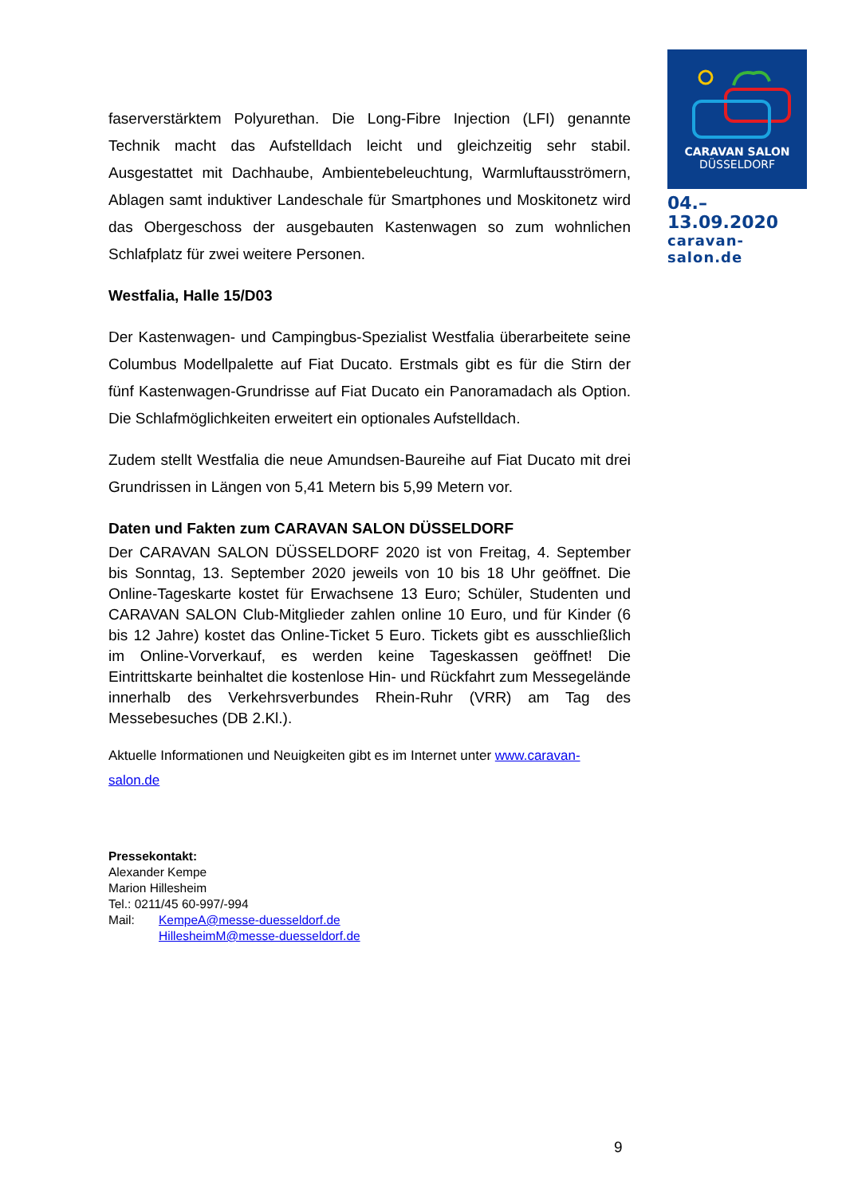CARAVAN SALON
DÜSSELDORF
04.–13.09.2020
caravan-salon.de
faserverstärktem Polyurethan. Die Long-Fibre Injection (LFI) genannte Technik macht das Aufstelldach leicht und gleichzeitig sehr stabil. Ausgestattet mit Dachhaube, Ambientebeleuchtung, Warmluftausströmern, Ablagen samt induktiver Landeschale für Smartphones und Moskitonetz wird das Obergeschoss der ausgebauten Kastenwagen so zum wohnlichen Schlafplatz für zwei weitere Personen.
Westfalia, Halle 15/D03
Der Kastenwagen- und Campingbus-Spezialist Westfalia überarbeitete seine Columbus Modellpalette auf Fiat Ducato. Erstmals gibt es für die Stirn der fünf Kastenwagen-Grundrisse auf Fiat Ducato ein Panoramadach als Option. Die Schlafmöglichkeiten erweitert ein optionales Aufstelldach.
Zudem stellt Westfalia die neue Amundsen-Baureihe auf Fiat Ducato mit drei Grundrissen in Längen von 5,41 Metern bis 5,99 Metern vor.
Daten und Fakten zum CARAVAN SALON DÜSSELDORF
Der CARAVAN SALON DÜSSELDORF 2020 ist von Freitag, 4. September bis Sonntag, 13. September 2020 jeweils von 10 bis 18 Uhr geöffnet. Die Online-Tageskarte kostet für Erwachsene 13 Euro; Schüler, Studenten und CARAVAN SALON Club-Mitglieder zahlen online 10 Euro, und für Kinder (6 bis 12 Jahre) kostet das Online-Ticket 5 Euro. Tickets gibt es ausschließlich im Online-Vorverkauf, es werden keine Tageskassen geöffnet! Die Eintrittskarte beinhaltet die kostenlose Hin- und Rückfahrt zum Messegelände innerhalb des Verkehrsverbundes Rhein-Ruhr (VRR) am Tag des Messebesuches (DB 2.Kl.).
Aktuelle Informationen und Neuigkeiten gibt es im Internet unter www.caravan-salon.de
Pressekontakt:
Alexander Kempe
Marion Hillesheim
Tel.: 0211/45 60-997/-994
Mail: KempeA@messe-duesseldorf.de
HillesheimM@messe-duesseldorf.de
9